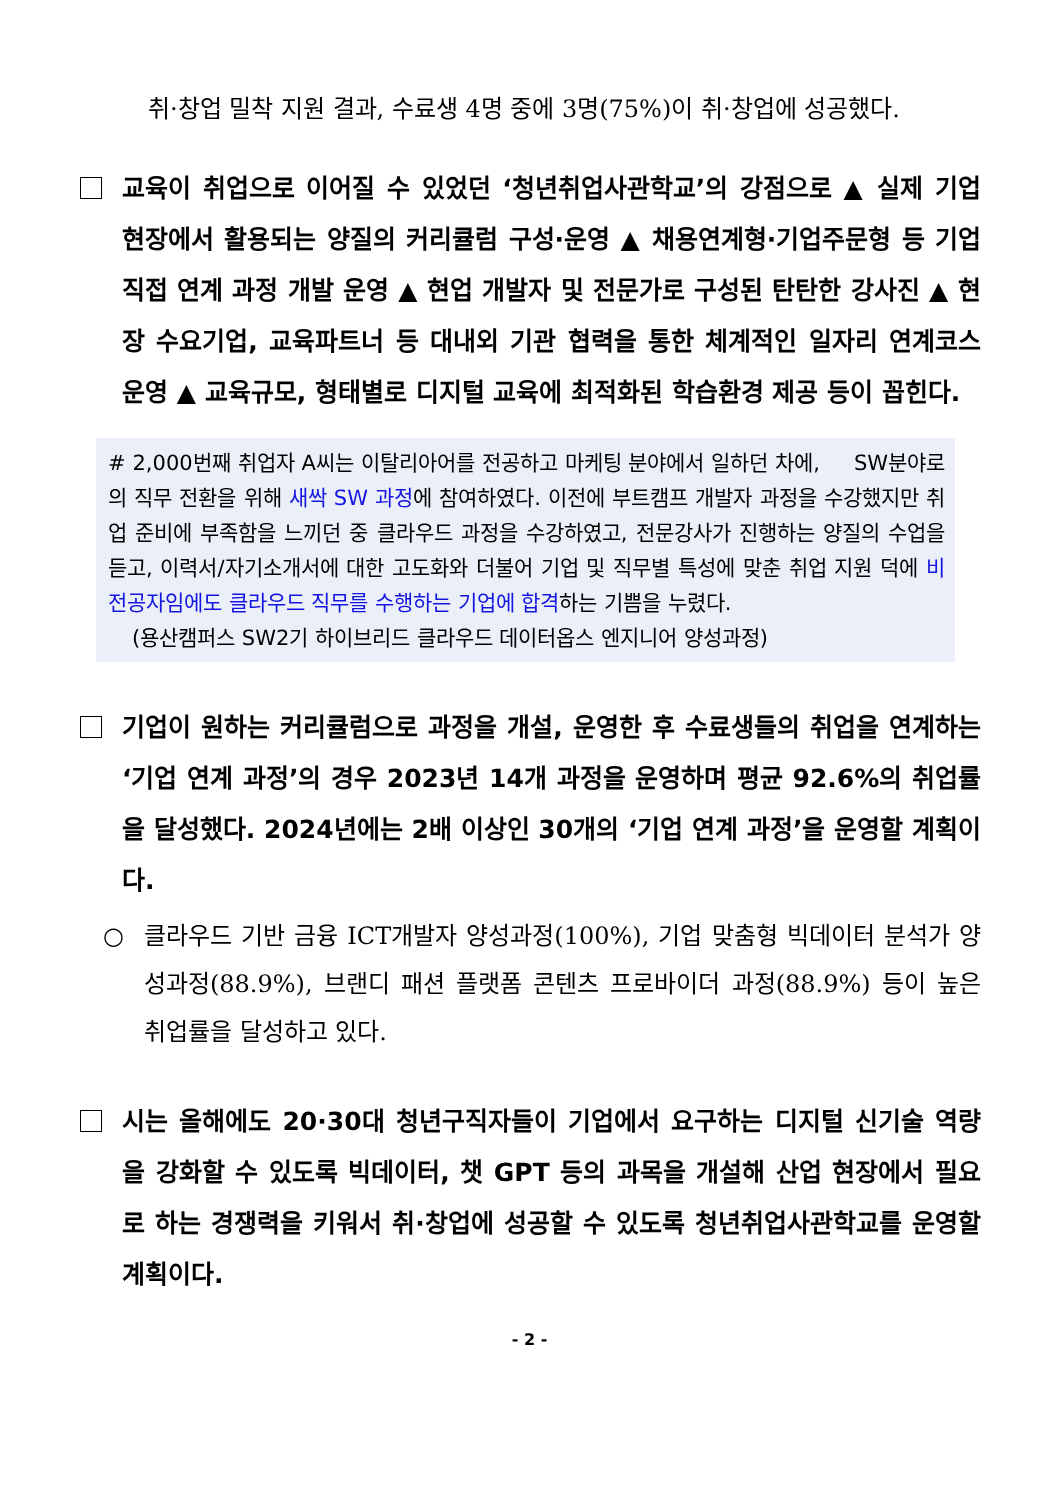취·창업 밀착 지원 결과, 수료생 4명 중에 3명(75%)이 취·창업에 성공했다.
교육이 취업으로 이어질 수 있었던 ‘청년취업사관학교’의 강점으로 ▲ 실제 기업 현장에서 활용되는 양질의 커리큘럼 구성·운영 ▲ 채용연계형·기업주문형 등 기업 직접 연계 과정 개발 운영 ▲ 현업 개발자 및 전문가로 구성된 탄탄한 강사진 ▲ 현장 수요기업, 교육파트너 등 대내외 기관 협력을 통한 체계적인 일자리 연계코스 운영 ▲ 교육규모, 형태별로 디지털 교육에 최적화된 학습환경 제공 등이 꼽힌다.
# 2,000번째 취업자 A씨는 이탈리아어를 전공하고 마케팅 분야에서 일하던 차에, SW분야로의 직무 전환을 위해 새싹 SW 과정에 참여하였다. 이전에 부트캠프 개발자 과정을 수강했지만 취업 준비에 부족함을 느끼던 중 클라우드 과정을 수강하였고, 전문강사가 진행하는 양질의 수업을 듣고, 이력서/자기소개서에 대한 고도화와 더불어 기업 및 직무별 특성에 맞춘 취업 지원 덕에 비전공자임에도 클라우드 직무를 수행하는 기업에 합격하는 기쁨을 누렸다.
(용산캠퍼스 SW2기 하이브리드 클라우드 데이터옵스 엔지니어 양성과정)
기업이 원하는 커리큘럼으로 과정을 개설, 운영한 후 수료생들의 취업을 연계하는 ‘기업 연계 과정’의 경우 2023년 14개 과정을 운영하며 평균 92.6%의 취업률을 달성했다. 2024년에는 2배 이상인 30개의 ‘기업 연계 과정’을 운영할 계획이다.
○ 클라우드 기반 금융 ICT개발자 양성과정(100%), 기업 맞춤형 빅데이터 분석가 양성과정(88.9%), 브랜디 패션 플랫폼 콘텐츠 프로바이더 과정(88.9%) 등이 높은 취업률을 달성하고 있다.
시는 올해에도 20·30대 청년구직자들이 기업에서 요구하는 디지털 신기술 역량을 강화할 수 있도록 빅데이터, 챗 GPT 등의 과목을 개설해 산업 현장에서 필요로 하는 경쟁력을 키워서 취·창업에 성공할 수 있도록 청년취업사관학교를 운영할 계획이다.
- 2 -